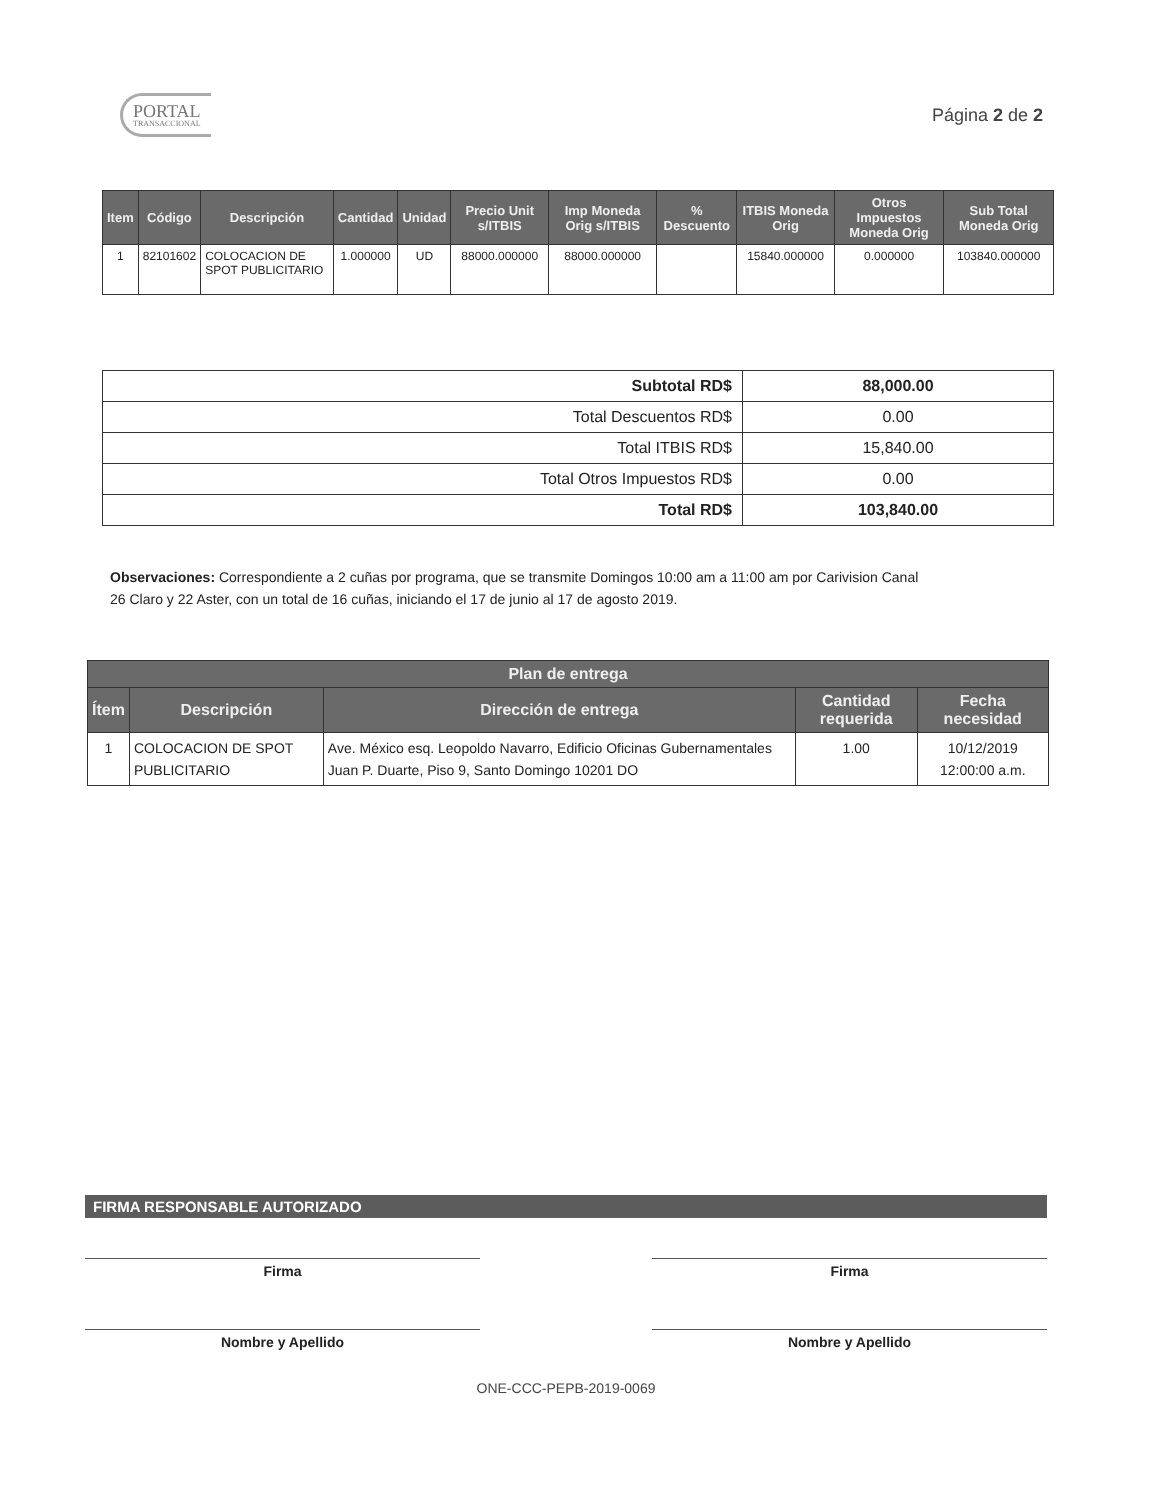PORTAL
TRANSACCIONAL
Página 2 de 2
| Item | Código | Descripción | Cantidad | Unidad | Precio Unit s/ITBIS | Imp Moneda Orig s/ITBIS | % Descuento | ITBIS Moneda Orig | Otros Impuestos Moneda Orig | Sub Total Moneda Orig |
| --- | --- | --- | --- | --- | --- | --- | --- | --- | --- | --- |
| 1 | 82101602 | COLOCACION DE SPOT PUBLICITARIO | 1.000000 | UD | 88000.000000 | 88000.000000 | | 15840.000000 | 0.000000 | 103840.000000 |
| Subtotal RD$ | 88,000.00 |
| Total Descuentos RD$ | 0.00 |
| Total ITBIS RD$ | 15,840.00 |
| Total Otros Impuestos RD$ | 0.00 |
| Total RD$ | 103,840.00 |
Observaciones: Correspondiente a 2 cuñas por programa, que se transmite Domingos 10:00 am a 11:00 am por Carivision Canal 26 Claro y 22 Aster, con un total de 16 cuñas, iniciando el 17 de junio al 17 de agosto 2019.
| Plan de entrega | | | | |
| --- | --- | --- | --- | --- |
| Ítem | Descripción | Dirección de entrega | Cantidad requerida | Fecha necesidad |
| 1 | COLOCACION DE SPOT PUBLICITARIO | Ave. México esq. Leopoldo Navarro, Edificio Oficinas Gubernamentales Juan P. Duarte, Piso 9, Santo Domingo 10201 DO | 1.00 | 10/12/2019 12:00:00 a.m. |
FIRMA RESPONSABLE AUTORIZADO
Firma
Nombre y Apellido
Firma
Nombre y Apellido
ONE-CCC-PEPB-2019-0069